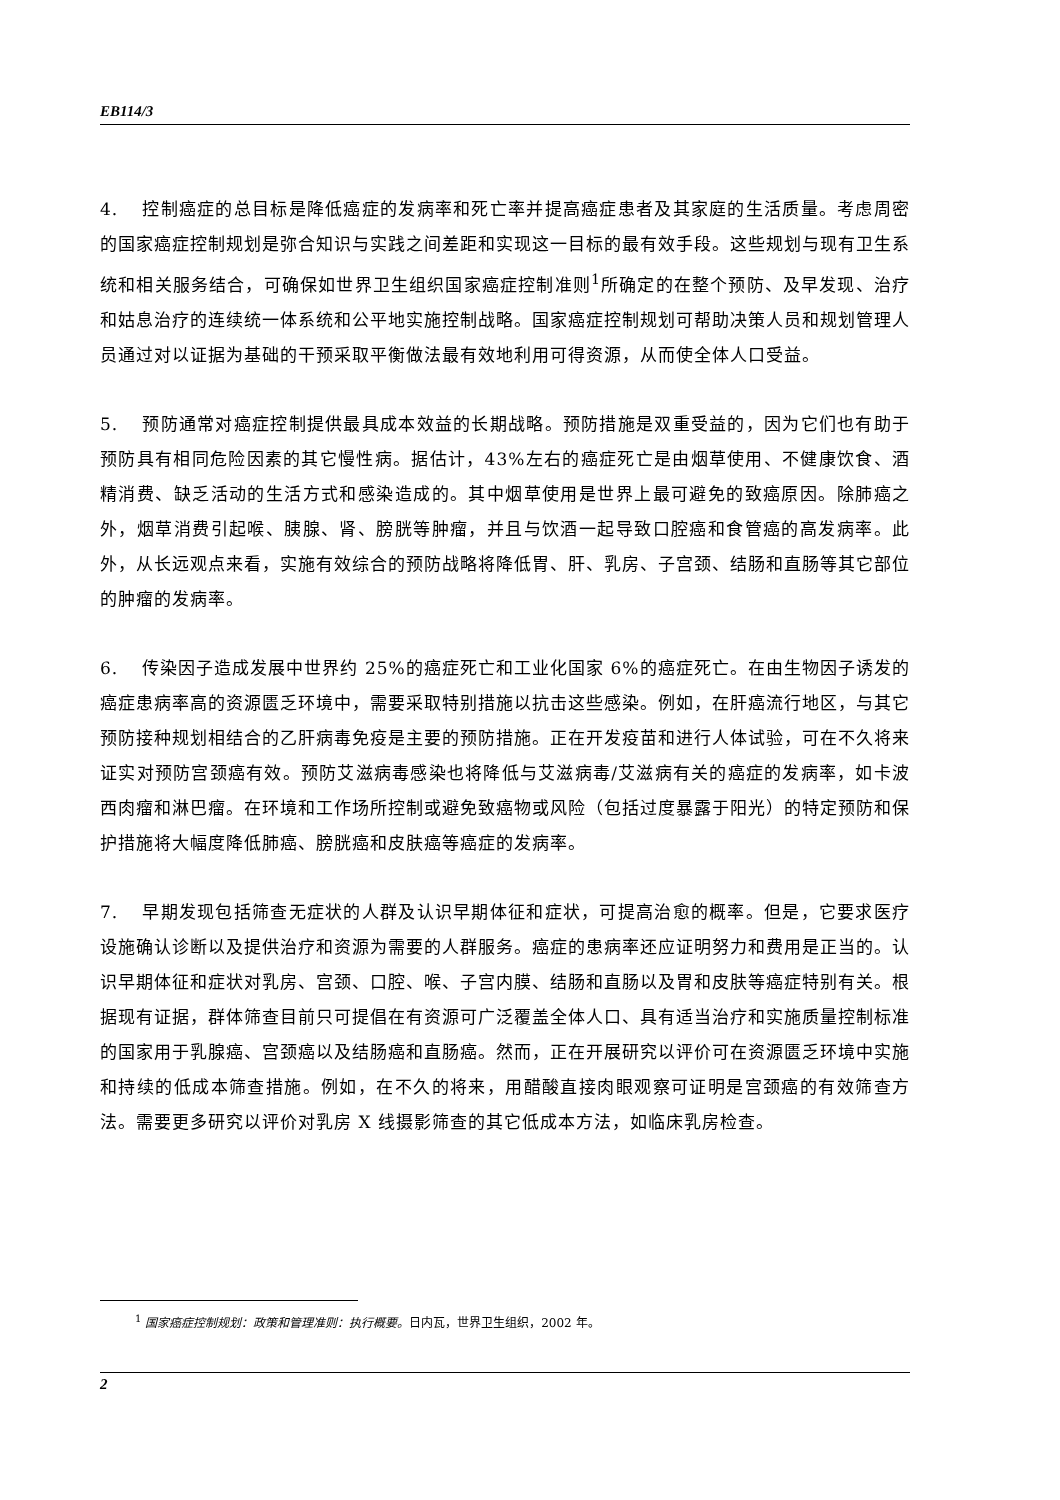EB114/3
4. 控制癌症的总目标是降低癌症的发病率和死亡率并提高癌症患者及其家庭的生活质量。考虑周密的国家癌症控制规划是弥合知识与实践之间差距和实现这一目标的最有效手段。这些规划与现有卫生系统和相关服务结合，可确保如世界卫生组织国家癌症控制准则<sup>1</sup>所确定的在整个预防、及早发现、治疗和姑息治疗的连续统一体系统和公平地实施控制战略。国家癌症控制规划可帮助决策人员和规划管理人员通过对以证据为基础的干预采取平衡做法最有效地利用可得资源，从而使全体人口受益。
5. 预防通常对癌症控制提供最具成本效益的长期战略。预防措施是双重受益的，因为它们也有助于预防具有相同危险因素的其它慢性病。据估计，43%左右的癌症死亡是由烟草使用、不健康饮食、酒精消费、缺乏活动的生活方式和感染造成的。其中烟草使用是世界上最可避免的致癌原因。除肺癌之外，烟草消费引起喉、胰腺、肾、膀胱等肿瘤，并且与饮酒一起导致口腔癌和食管癌的高发病率。此外，从长远观点来看，实施有效综合的预防战略将降低胃、肝、乳房、子宫颈、结肠和直肠等其它部位的肿瘤的发病率。
6. 传染因子造成发展中世界约 25%的癌症死亡和工业化国家 6%的癌症死亡。在由生物因子诱发的癌症患病率高的资源匮乏环境中，需要采取特别措施以抗击这些感染。例如，在肝癌流行地区，与其它预防接种规划相结合的乙肝病毒免疫是主要的预防措施。正在开发疫苗和进行人体试验，可在不久将来证实对预防宫颈癌有效。预防艾滋病毒感染也将降低与艾滋病毒/艾滋病有关的癌症的发病率，如卡波西肉瘤和淋巴瘤。在环境和工作场所控制或避免致癌物或风险（包括过度暴露于阳光）的特定预防和保护措施将大幅度降低肺癌、膀胱癌和皮肤癌等癌症的发病率。
7. 早期发现包括筛查无症状的人群及认识早期体征和症状，可提高治愈的概率。但是，它要求医疗设施确认诊断以及提供治疗和资源为需要的人群服务。癌症的患病率还应证明努力和费用是正当的。认识早期体征和症状对乳房、宫颈、口腔、喉、子宫内膜、结肠和直肠以及胃和皮肤等癌症特别有关。根据现有证据，群体筛查目前只可提倡在有资源可广泛覆盖全体人口、具有适当治疗和实施质量控制标准的国家用于乳腺癌、宫颈癌以及结肠癌和直肠癌。然而，正在开展研究以评价可在资源匮乏环境中实施和持续的低成本筛查措施。例如，在不久的将来，用醋酸直接肉眼观察可证明是宫颈癌的有效筛查方法。需要更多研究以评价对乳房 X 线摄影筛查的其它低成本方法，如临床乳房检查。
<sup>1</sup> 国家癌症控制规划：政策和管理准则：执行概要。日内瓦，世界卫生组织，2002 年。
2